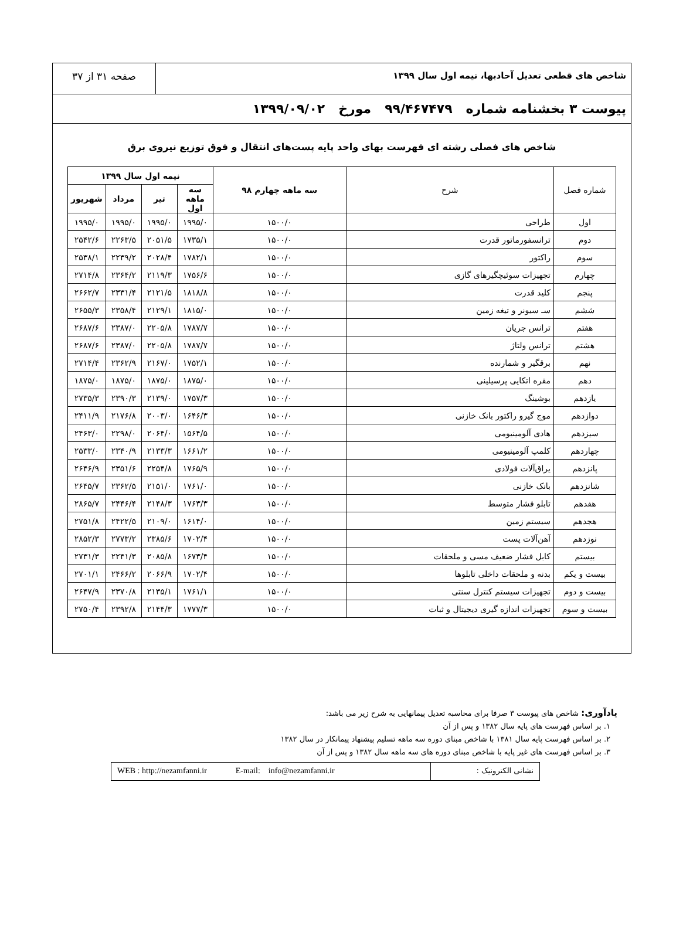شاخص های قطعی تعدیل آحادبها، نیمه اول سال ۱۳۹۹
صفحه ۳۱ از ۳۷
پیوست ۳ بخشنامه شماره ۹۹/۴۶۷۴۷۹ مورخ ۱۳۹۹/۰۹/۰۲
شاخص های فصلی رشته ای فهرست بهای واحد پایه پست‌های انتقال و فوق توزیع نیروی برق
| شماره فصل | شرح | سه ماهه چهارم ۹۸ | نیمه اول سال ۱۳۹۹ | | | |
| --- | --- | --- | --- | --- | --- | --- |
| | | | سه ماهه اول | تیر | مرداد | شهریور |
| اول | طراحی | ۱۵۰۰/۰ | ۱۹۹۵/۰ | ۱۹۹۵/۰ | ۱۹۹۵/۰ | ۱۹۹۵/۰ |
| دوم | ترانسفورماتور قدرت | ۱۵۰۰/۰ | ۱۷۳۵/۱ | ۲۰۵۱/۵ | ۲۲۶۳/۵ | ۲۵۴۲/۶ |
| سوم | راکتور | ۱۵۰۰/۰ | ۱۷۸۲/۱ | ۲۰۲۸/۴ | ۲۲۳۹/۲ | ۲۵۳۸/۱ |
| چهارم | تجهیزات سوئیچگیرهای گازی | ۱۵۰۰/۰ | ۱۷۵۶/۶ | ۲۱۱۹/۳ | ۲۳۶۴/۲ | ۲۷۱۴/۸ |
| پنجم | کلید قدرت | ۱۵۰۰/۰ | ۱۸۱۸/۸ | ۲۱۲۱/۵ | ۲۳۳۱/۴ | ۲۶۶۲/۷ |
| ششم | سـ سیونر و تیغه زمین | ۱۵۰۰/۰ | ۱۸۱۵/۰ | ۲۱۲۹/۱ | ۲۳۵۸/۴ | ۲۶۵۵/۳ |
| هفتم | ترانس جریان | ۱۵۰۰/۰ | ۱۷۸۷/۷ | ۲۲۰۵/۸ | ۲۳۸۷/۰ | ۲۶۸۷/۶ |
| هشتم | ترانس ولتاژ | ۱۵۰۰/۰ | ۱۷۸۷/۷ | ۲۲۰۵/۸ | ۲۳۸۷/۰ | ۲۶۸۷/۶ |
| نهم | برقگیر و شمارنده | ۱۵۰۰/۰ | ۱۷۵۲/۱ | ۲۱۶۷/۰ | ۲۳۶۲/۹ | ۲۷۱۴/۴ |
| دهم | مقره اتکایی پرسیلینی | ۱۵۰۰/۰ | ۱۸۷۵/۰ | ۱۸۷۵/۰ | ۱۸۷۵/۰ | ۱۸۷۵/۰ |
| یازدهم | بوشینگ | ۱۵۰۰/۰ | ۱۷۵۷/۳ | ۲۱۳۹/۰ | ۲۳۹۰/۳ | ۲۷۳۵/۳ |
| دوازدهم | موج گیرو راکتور بانک خازنی | ۱۵۰۰/۰ | ۱۶۴۶/۳ | ۲۰۰۳/۰ | ۲۱۷۶/۸ | ۲۴۱۱/۹ |
| سیزدهم | هادی آلومینیومی | ۱۵۰۰/۰ | ۱۵۶۴/۵ | ۲۰۶۴/۰ | ۲۲۹۸/۰ | ۲۴۶۳/۰ |
| چهاردهم | کلمپ آلومینیومی | ۱۵۰۰/۰ | ۱۶۶۱/۲ | ۲۱۳۳/۳ | ۲۳۴۰/۹ | ۲۵۳۳/۰ |
| پانزدهم | یراق‌آلات فولادی | ۱۵۰۰/۰ | ۱۷۶۵/۹ | ۲۲۵۴/۸ | ۲۳۵۱/۶ | ۲۶۴۶/۹ |
| شانزدهم | بانک خازنی | ۱۵۰۰/۰ | ۱۷۶۱/۰ | ۲۱۵۱/۰ | ۲۳۶۲/۵ | ۲۶۴۵/۷ |
| هفدهم | تابلو فشار متوسط | ۱۵۰۰/۰ | ۱۷۶۳/۳ | ۲۱۴۸/۳ | ۲۴۴۶/۴ | ۲۸۶۵/۷ |
| هجدهم | سیستم زمین | ۱۵۰۰/۰ | ۱۶۱۴/۰ | ۲۱۰۹/۰ | ۲۴۲۲/۵ | ۲۷۵۱/۸ |
| نوزدهم | آهن‌آلات پست | ۱۵۰۰/۰ | ۱۷۰۲/۴ | ۲۳۸۵/۶ | ۲۷۷۳/۲ | ۲۸۵۲/۳ |
| بیستم | کابل فشار ضعیف مسی و ملحقات | ۱۵۰۰/۰ | ۱۶۷۳/۴ | ۲۰۸۵/۸ | ۲۲۴۱/۳ | ۲۷۳۱/۳ |
| بیست و یکم | بدنه و ملحقات داخلی تابلوها | ۱۵۰۰/۰ | ۱۷۰۲/۴ | ۲۰۶۶/۹ | ۲۴۶۶/۲ | ۲۷۰۱/۱ |
| بیست و دوم | تجهیزات سیستم کنترل سنتی | ۱۵۰۰/۰ | ۱۷۶۱/۱ | ۲۱۳۵/۱ | ۲۳۷۰/۸ | ۲۶۴۷/۹ |
| بیست و سوم | تجهیزات اندازه گیری دیجیتال و ثبات | ۱۵۰۰/۰ | ۱۷۷۷/۳ | ۲۱۴۴/۳ | ۲۳۹۲/۸ | ۲۷۵۰/۴ |
یادآوری: شاخص های پیوست ۳ صرفا برای محاسبه تعدیل پیمانهایی به شرح زیر می باشد:
۱. بر اساس فهرست های پایه سال ۱۳۸۲ و پس از آن
۲. بر اساس فهرست پایه سال ۱۳۸۱ با شاخص مبنای دوره سه ماهه تسلیم پیشنهاد پیمانکار در سال ۱۳۸۲
۳. بر اساس فهرست های غیر پایه با شاخص مبنای دوره های سه ماهه سال ۱۳۸۲ و پس از آن
نشانی الکترونیک : WEB : http://nezamfanni.ir E-mail: info@nezamfanni.ir